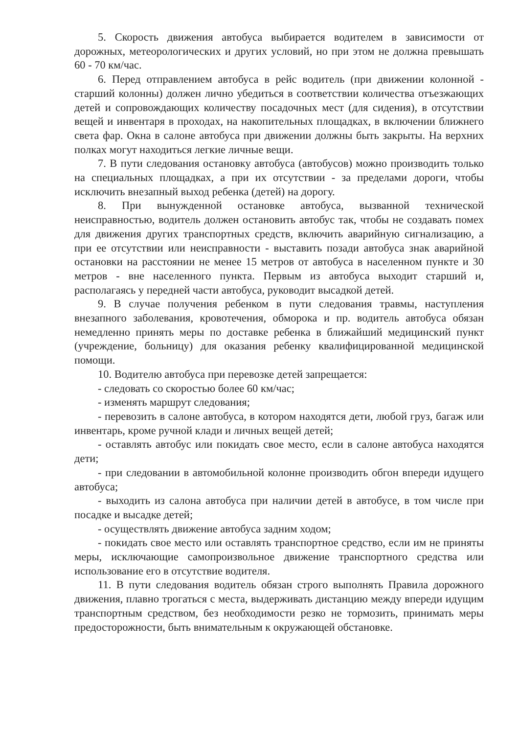5. Скорость движения автобуса выбирается водителем в зависимости от дорожных, метеорологических и других условий, но при этом не должна превышать 60 - 70 км/час.
6. Перед отправлением автобуса в рейс водитель (при движении колонной - старший колонны) должен лично убедиться в соответствии количества отъезжающих детей и сопровождающих количеству посадочных мест (для сидения), в отсутствии вещей и инвентаря в проходах, на накопительных площадках, в включении ближнего света фар. Окна в салоне автобуса при движении должны быть закрыты. На верхних полках могут находиться легкие личные вещи.
7. В пути следования остановку автобуса (автобусов) можно производить только на специальных площадках, а при их отсутствии - за пределами дороги, чтобы исключить внезапный выход ребенка (детей) на дорогу.
8. При вынужденной остановке автобуса, вызванной технической неисправностью, водитель должен остановить автобус так, чтобы не создавать помех для движения других транспортных средств, включить аварийную сигнализацию, а при ее отсутствии или неисправности - выставить позади автобуса знак аварийной остановки на расстоянии не менее 15 метров от автобуса в населенном пункте и 30 метров - вне населенного пункта. Первым из автобуса выходит старший и, располагаясь у передней части автобуса, руководит высадкой детей.
9. В случае получения ребенком в пути следования травмы, наступления внезапного заболевания, кровотечения, обморока и пр. водитель автобуса обязан немедленно принять меры по доставке ребенка в ближайший медицинский пункт (учреждение, больницу) для оказания ребенку квалифицированной медицинской помощи.
10. Водителю автобуса при перевозке детей запрещается:
- следовать со скоростью более 60 км/час;
- изменять маршрут следования;
- перевозить в салоне автобуса, в котором находятся дети, любой груз, багаж или инвентарь, кроме ручной клади и личных вещей детей;
- оставлять автобус или покидать свое место, если в салоне автобуса находятся дети;
- при следовании в автомобильной колонне производить обгон впереди идущего автобуса;
- выходить из салона автобуса при наличии детей в автобусе, в том числе при посадке и высадке детей;
- осуществлять движение автобуса задним ходом;
- покидать свое место или оставлять транспортное средство, если им не приняты меры, исключающие самопроизвольное движение транспортного средства или использование его в отсутствие водителя.
11. В пути следования водитель обязан строго выполнять Правила дорожного движения, плавно трогаться с места, выдерживать дистанцию между впереди идущим транспортным средством, без необходимости резко не тормозить, принимать меры предосторожности, быть внимательным к окружающей обстановке.